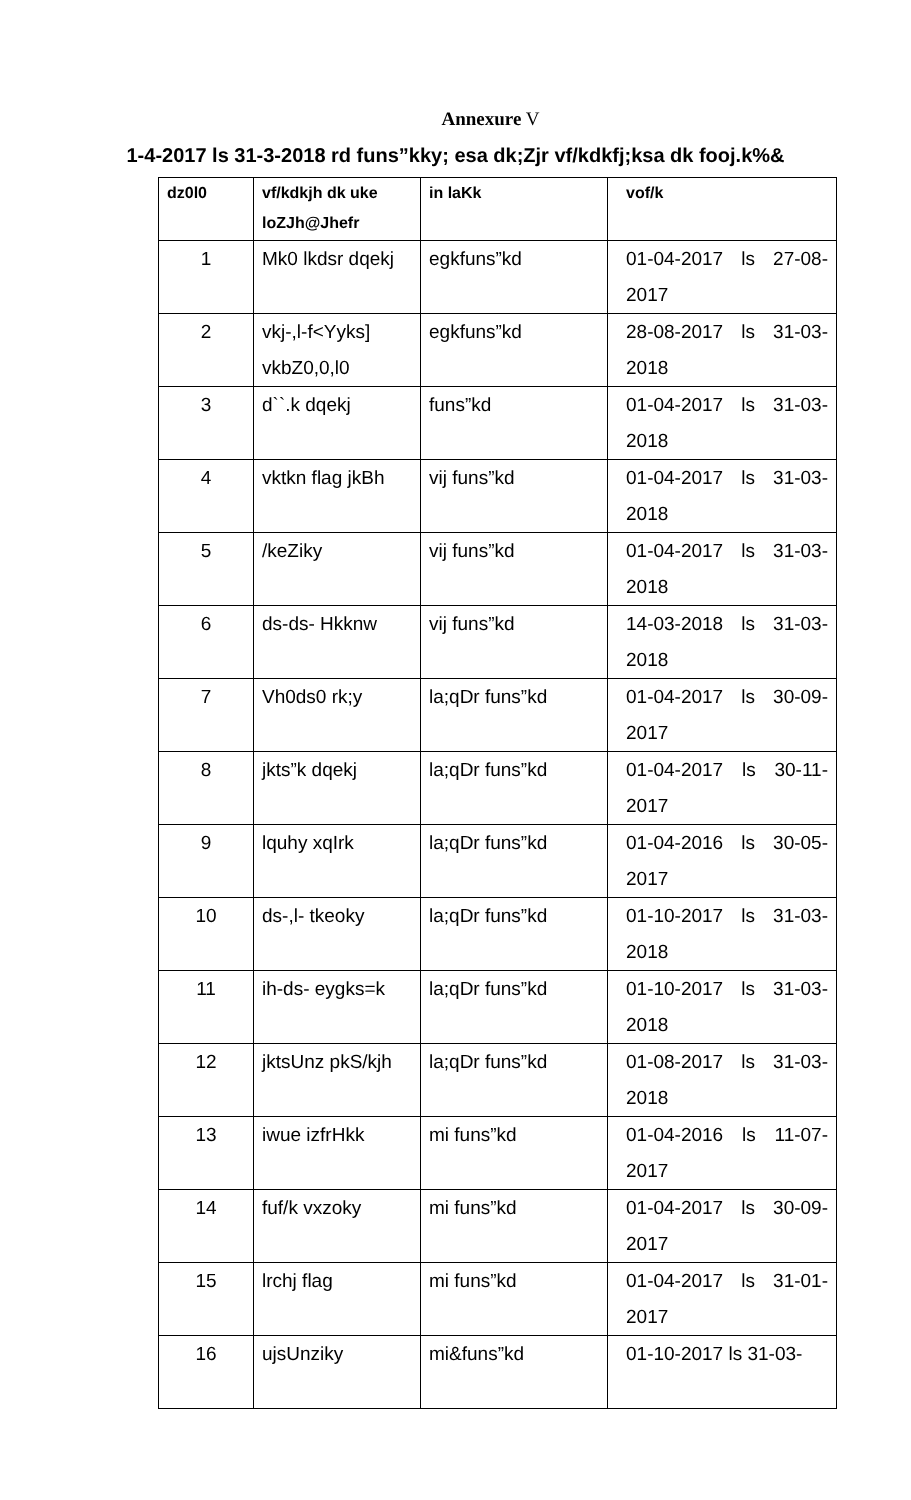Annexure V
1-4-2017 ls 31-3-2018 rd funs”kky; esa dk;Zjr vf/kdkfj;ksa dk fooj.k%&
| dz0l0 | vf/kdkjh dk uke loZJh@Jhefr | in laKk | vof/k |
| --- | --- | --- | --- |
| 1 | Mk0 lkdsr dqekj | egkfuns”kd | 01-04-2017 ls 27-08-2017 |
| 2 | vkj-,l-f<Yyks] vkbZ0,0,l0 | egkfuns”kd | 28-08-2017 ls 31-03-2018 |
| 3 | d``.k dqekj | funs”kd | 01-04-2017 ls 31-03-2018 |
| 4 | vktkn flag jkBh | vij funs”kd | 01-04-2017 ls 31-03-2018 |
| 5 | /keZiky | vij funs”kd | 01-04-2017 ls 31-03-2018 |
| 6 | ds-ds- Hkknw | vij funs”kd | 14-03-2018 ls 31-03-2018 |
| 7 | Vh0ds0 rk;y | la;qDr funs”kd | 01-04-2017 ls 30-09-2017 |
| 8 | jkts”k dqekj | la;qDr funs”kd | 01-04-2017 ls 30-11-2017 |
| 9 | lquhy xqIrk | la;qDr funs”kd | 01-04-2016 ls 30-05-2017 |
| 10 | ds-,l- tkeoky | la;qDr funs”kd | 01-10-2017 ls 31-03-2018 |
| 11 | ih-ds- eygks=k | la;qDr funs”kd | 01-10-2017 ls 31-03-2018 |
| 12 | jktsUnz pkS/kjh | la;qDr funs”kd | 01-08-2017 ls 31-03-2018 |
| 13 | iwue izfrHkk | mi funs”kd | 01-04-2016 ls 11-07-2017 |
| 14 | fuf/k vxzoky | mi funs”kd | 01-04-2017 ls 30-09-2017 |
| 15 | lrchj flag | mi funs”kd | 01-04-2017 ls 31-01-2017 |
| 16 | ujsUnziky | mi&funs”kd | 01-10-2017 ls 31-03- |